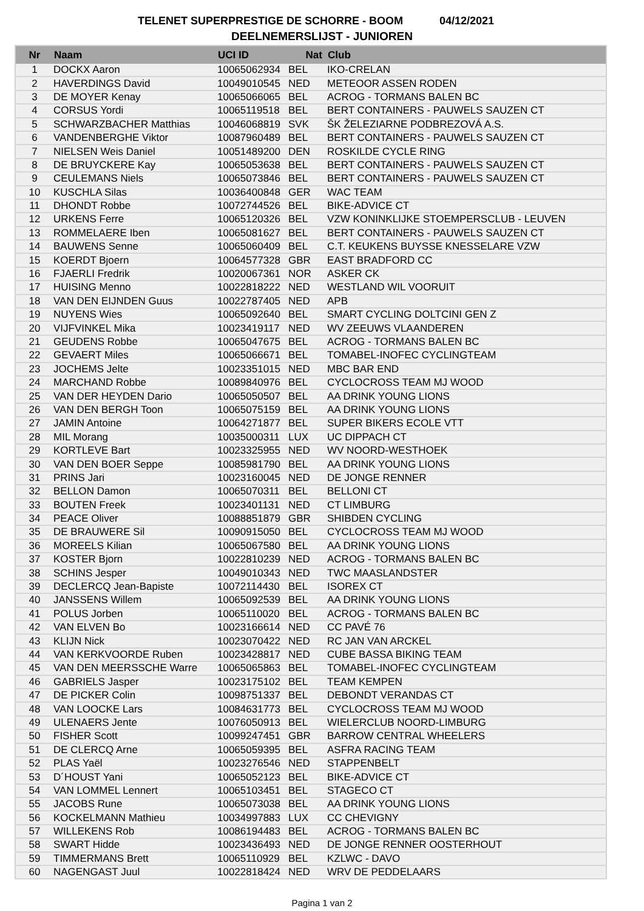TELENET SUPERPRESTIGE DE SCHORRE - BOOM 04/12/2021
DEELNEMERSLIJST - JUNIOREN
| Nr | Naam | UCI ID | Nat | Club |
| --- | --- | --- | --- | --- |
| 1 | DOCKX Aaron | 10065062934 | BEL | IKO-CRELAN |
| 2 | HAVERDINGS David | 10049010545 | NED | METEOOR ASSEN RODEN |
| 3 | DE MOYER Kenay | 10065066065 | BEL | ACROG - TORMANS BALEN BC |
| 4 | CORSUS Yordi | 10065119518 | BEL | BERT CONTAINERS - PAUWELS SAUZEN CT |
| 5 | SCHWARZBACHER Matthias | 10046068819 | SVK | ŠK ŽELEZIARNE PODBREZOVÁ A.S. |
| 6 | VANDENBERGHE Viktor | 10087960489 | BEL | BERT CONTAINERS - PAUWELS SAUZEN CT |
| 7 | NIELSEN Weis Daniel | 10051489200 | DEN | ROSKILDE CYCLE RING |
| 8 | DE BRUYCKERE Kay | 10065053638 | BEL | BERT CONTAINERS - PAUWELS SAUZEN CT |
| 9 | CEULEMANS Niels | 10065073846 | BEL | BERT CONTAINERS - PAUWELS SAUZEN CT |
| 10 | KUSCHLA Silas | 10036400848 | GER | WAC TEAM |
| 11 | DHONDT Robbe | 10072744526 | BEL | BIKE-ADVICE CT |
| 12 | URKENS Ferre | 10065120326 | BEL | VZW KONINKLIJKE STOEMPERSCLUB - LEUVEN |
| 13 | ROMMELAERE Iben | 10065081627 | BEL | BERT CONTAINERS - PAUWELS SAUZEN CT |
| 14 | BAUWENS Senne | 10065060409 | BEL | C.T. KEUKENS BUYSSE KNESSELARE VZW |
| 15 | KOERDT Bjoern | 10064577328 | GBR | EAST BRADFORD CC |
| 16 | FJAERLI Fredrik | 10020067361 | NOR | ASKER CK |
| 17 | HUISING Menno | 10022818222 | NED | WESTLAND WIL VOORUIT |
| 18 | VAN DEN EIJNDEN Guus | 10022787405 | NED | APB |
| 19 | NUYENS Wies | 10065092640 | BEL | SMART CYCLING DOLTCINI GEN Z |
| 20 | VIJFVINKEL Mika | 10023419117 | NED | WV ZEEUWS VLAANDEREN |
| 21 | GEUDENS Robbe | 10065047675 | BEL | ACROG - TORMANS BALEN BC |
| 22 | GEVAERT Miles | 10065066671 | BEL | TOMABEL-INOFEC CYCLINGTEAM |
| 23 | JOCHEMS Jelte | 10023351015 | NED | MBC BAR END |
| 24 | MARCHAND Robbe | 10089840976 | BEL | CYCLOCROSS TEAM MJ WOOD |
| 25 | VAN DER HEYDEN Dario | 10065050507 | BEL | AA DRINK YOUNG LIONS |
| 26 | VAN DEN BERGH Toon | 10065075159 | BEL | AA DRINK YOUNG LIONS |
| 27 | JAMIN Antoine | 10064271877 | BEL | SUPER BIKERS ECOLE VTT |
| 28 | MIL Morang | 10035000311 | LUX | UC DIPPACH CT |
| 29 | KORTLEVE Bart | 10023325955 | NED | WV NOORD-WESTHOEK |
| 30 | VAN DEN BOER Seppe | 10085981790 | BEL | AA DRINK YOUNG LIONS |
| 31 | PRINS Jari | 10023160045 | NED | DE JONGE RENNER |
| 32 | BELLON Damon | 10065070311 | BEL | BELLONI CT |
| 33 | BOUTEN Freek | 10023401131 | NED | CT LIMBURG |
| 34 | PEACE Oliver | 10088851879 | GBR | SHIBDEN CYCLING |
| 35 | DE BRAUWERE Sil | 10090915050 | BEL | CYCLOCROSS TEAM MJ WOOD |
| 36 | MOREELS Kilian | 10065067580 | BEL | AA DRINK YOUNG LIONS |
| 37 | KOSTER Bjorn | 10022810239 | NED | ACROG - TORMANS BALEN BC |
| 38 | SCHINS Jesper | 10049010343 | NED | TWC MAASLANDSTER |
| 39 | DECLERCQ Jean-Bapiste | 10072114430 | BEL | ISOREX CT |
| 40 | JANSSENS Willem | 10065092539 | BEL | AA DRINK YOUNG LIONS |
| 41 | POLUS Jorben | 10065110020 | BEL | ACROG - TORMANS BALEN BC |
| 42 | VAN ELVEN Bo | 10023166614 | NED | CC PAVÉ 76 |
| 43 | KLIJN Nick | 10023070422 | NED | RC JAN VAN ARCKEL |
| 44 | VAN KERKVOORDE Ruben | 10023428817 | NED | CUBE BASSA BIKING TEAM |
| 45 | VAN DEN MEERSSCHE Warre | 10065065863 | BEL | TOMABEL-INOFEC CYCLINGTEAM |
| 46 | GABRIELS Jasper | 10023175102 | BEL | TEAM KEMPEN |
| 47 | DE PICKER Colin | 10098751337 | BEL | DEBONDT VERANDAS CT |
| 48 | VAN LOOCKE Lars | 10084631773 | BEL | CYCLOCROSS TEAM MJ WOOD |
| 49 | ULENAERS Jente | 10076050913 | BEL | WIELERCLUB NOORD-LIMBURG |
| 50 | FISHER Scott | 10099247451 | GBR | BARROW CENTRAL WHEELERS |
| 51 | DE CLERCQ Arne | 10065059395 | BEL | ASFRA RACING TEAM |
| 52 | PLAS Yaël | 10023276546 | NED | STAPPENBELT |
| 53 | D´HOUST Yani | 10065052123 | BEL | BIKE-ADVICE CT |
| 54 | VAN LOMMEL Lennert | 10065103451 | BEL | STAGECO CT |
| 55 | JACOBS Rune | 10065073038 | BEL | AA DRINK YOUNG LIONS |
| 56 | KOCKELMANN Mathieu | 10034997883 | LUX | CC CHEVIGNY |
| 57 | WILLEKENS Rob | 10086194483 | BEL | ACROG - TORMANS BALEN BC |
| 58 | SWART Hidde | 10023436493 | NED | DE JONGE RENNER OOSTERHOUT |
| 59 | TIMMERMANS Brett | 10065110929 | BEL | KZLWC - DAVO |
| 60 | NAGENGAST Juul | 10022818424 | NED | WRV DE PEDDELAARS |
Pagina 1 van 2